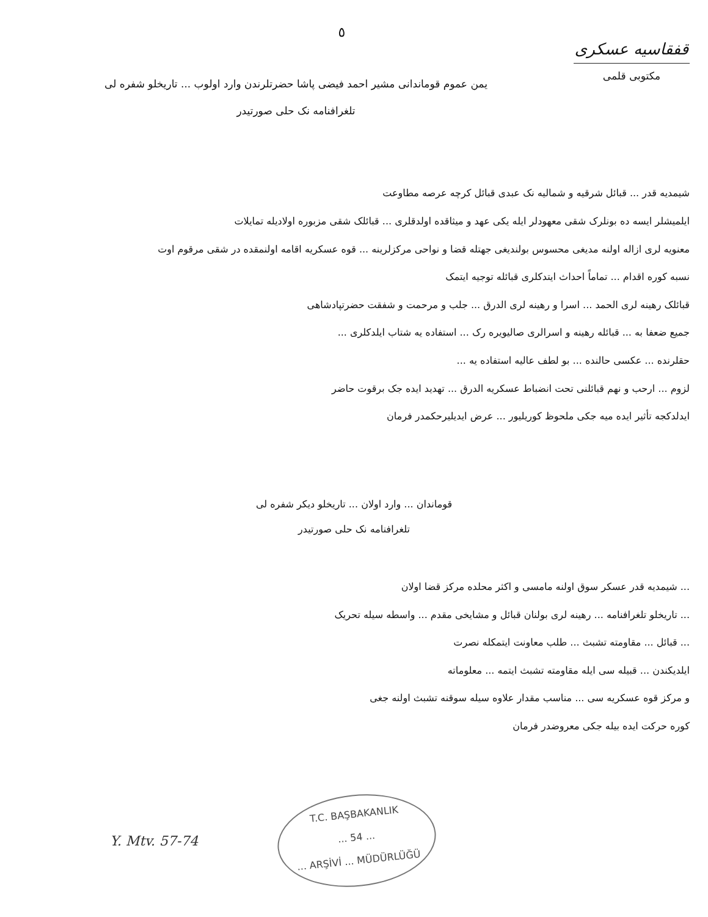٥
یمن عموم قوماندانی مشیر احمد فیضی پاشا حضرتلرندن وارد اولوب ... تاریخلو شفره لی
تلغرافنامه نک حلی صورتیدر
قفقاسیه عسکری
مکتوبی قلمی
شیمدیه قدر ... قبائل شرقیه و شمالیه نک عبدی قبائل کرچه عرصه مطاوعت
ایلمیشلر ایسه ده بونلرک شقی معهودلر ایله یکی عهد و میثاقده اولدقلری ... قبائلک شقی مزبوره اولادیله تمایلات
معنویه لری ازاله اولنه مدیغی محسوس بولندیغی جهتله قضا و نواحی مرکزلرینه ... قوه عسکریه اقامه اولنمقده در شقی مرقوم اوت
نسبه کوره اقدام ... تماماً احداث ایتدکلری قبائله توجیه ایتمک
قبائلک رهینه لری الحمد ... اسرا و رهینه لری الدرق ... جلب و مرحمت و شفقت حضرتپادشاهی
جمیع ضعفا به ... قبائله رهینه و اسرالری صالیویره رک ... استفاده یه شتاب ایلدکلری ...
حقلرنده ... عکسی حالنده ... بو لطف عالیه استفاده یه ...
لزوم ... ارحب و نهم قبائلنی تحت انضباط عسکریه الدرق ... تهدید ایده جک برقوت حاضر
ایدلدکجه تأثیر ایده میه جکی ملحوظ کوریلیور ... عرض ایدیلیرحکمدر فرمان
قوماندان ... وارد اولان ... تاریخلو دیکر شفره لی
تلغرافنامه نک حلی صورتیدر
... شیمدیه قدر عسکر سوق اولنه مامسی و اکثر محلده مرکز قضا اولان
... تاریخلو تلغرافنامه ... رهینه لری بولنان قبائل و مشایخی مقدم ... واسطه سیله تحریک
... قبائل ... مقاومته تشبث ... طلب معاونت ایتمکله نصرت
ایلدیکندن ... قبیله سی ایله مقاومته تشبث ایتمه ... معلوماته
و مرکز قوه عسکریه سی ... مناسب مقدار علاوه سیله سوقنه تشبث اولنه جغی
کوره حرکت ایده بیله جکی معروضدر فرمان
Y. Mtv. 57-74
T.C. BAŞBAKANLIK
... 54 ...
... ARŞİVİ ... MÜDÜRLÜĞÜ